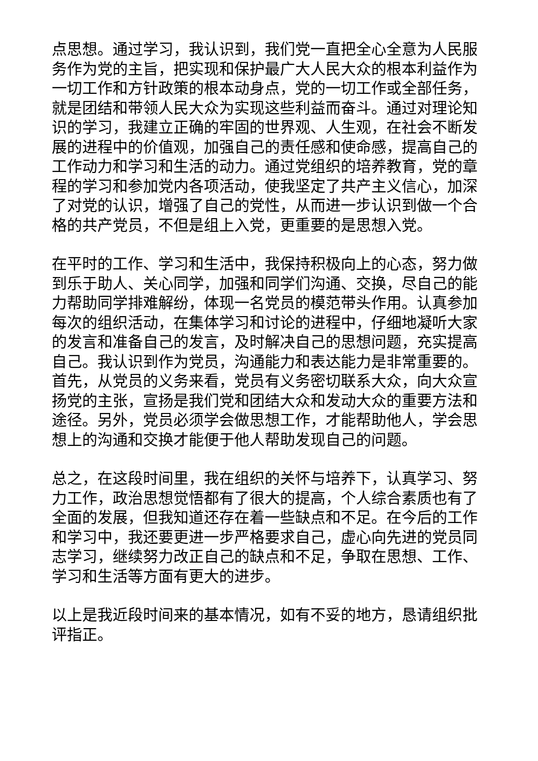点思想。通过学习，我认识到，我们党一直把全心全意为人民服务作为党的主旨，把实现和保护最广大人民大众的根本利益作为一切工作和方针政策的根本动身点，党的一切工作或全部任务，就是团结和带领人民大众为实现这些利益而奋斗。通过对理论知识的学习，我建立正确的牢固的世界观、人生观，在社会不断发展的进程中的价值观，加强自己的责任感和使命感，提高自己的工作动力和学习和生活的动力。通过党组织的培养教育，党的章程的学习和参加党内各项活动，使我坚定了共产主义信心，加深了对党的认识，增强了自己的党性，从而进一步认识到做一个合格的共产党员，不但是组上入党，更重要的是思想入党。
在平时的工作、学习和生活中，我保持积极向上的心态，努力做到乐于助人、关心同学，加强和同学们沟通、交换，尽自己的能力帮助同学排难解纷，体现一名党员的模范带头作用。认真参加每次的组织活动，在集体学习和讨论的进程中，仔细地凝听大家的发言和准备自己的发言，及时解决自己的思想问题，充实提高自己。我认识到作为党员，沟通能力和表达能力是非常重要的。首先，从党员的义务来看，党员有义务密切联系大众，向大众宣扬党的主张，宣扬是我们党和团结大众和发动大众的重要方法和途径。另外，党员必须学会做思想工作，才能帮助他人，学会思想上的沟通和交换才能便于他人帮助发现自己的问题。
总之，在这段时间里，我在组织的关怀与培养下，认真学习、努力工作，政治思想觉悟都有了很大的提高，个人综合素质也有了全面的发展，但我知道还存在着一些缺点和不足。在今后的工作和学习中，我还要更进一步严格要求自己，虚心向先进的党员同志学习，继续努力改正自己的缺点和不足，争取在思想、工作、学习和生活等方面有更大的进步。
以上是我近段时间来的基本情况，如有不妥的地方，恳请组织批评指正。